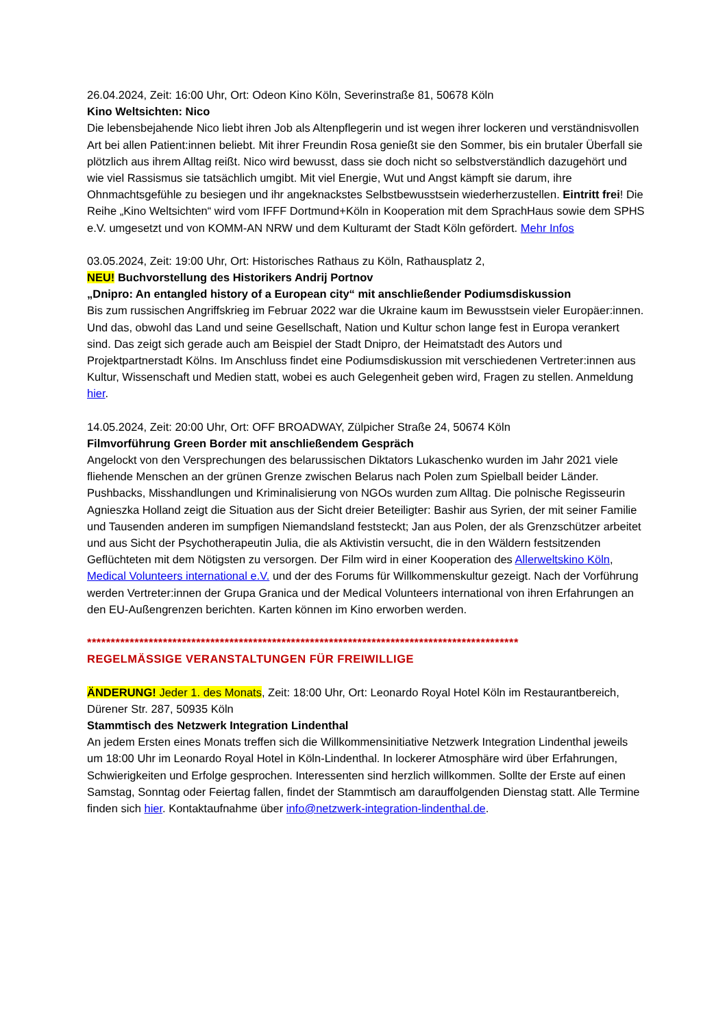26.04.2024, Zeit: 16:00 Uhr, Ort: Odeon Kino Köln, Severinstraße 81, 50678 Köln
Kino Weltsichten: Nico
Die lebensbejahende Nico liebt ihren Job als Altenpflegerin und ist wegen ihrer lockeren und verständnisvollen Art bei allen Patient:innen beliebt. Mit ihrer Freundin Rosa genießt sie den Sommer, bis ein brutaler Überfall sie plötzlich aus ihrem Alltag reißt. Nico wird bewusst, dass sie doch nicht so selbstverständlich dazugehört und wie viel Rassismus sie tatsächlich umgibt. Mit viel Energie, Wut und Angst kämpft sie darum, ihre Ohnmachtsgefühle zu besiegen und ihr angeknackstes Selbstbewusstsein wiederherzustellen. Eintritt frei! Die Reihe „Kino Weltsichten“ wird vom IFFF Dortmund+Köln in Kooperation mit dem SprachHaus sowie dem SPHS e.V. umgesetzt und von KOMM-AN NRW und dem Kulturamt der Stadt Köln gefördert. Mehr Infos
03.05.2024, Zeit: 19:00 Uhr, Ort: Historisches Rathaus zu Köln, Rathausplatz 2,
NEU! Buchvorstellung des Historikers Andrij Portnov
„Dnipro: An entangled history of a European city“ mit anschließender Podiumsdiskussion
Bis zum russischen Angriffskrieg im Februar 2022 war die Ukraine kaum im Bewusstsein vieler Europäer:innen. Und das, obwohl das Land und seine Gesellschaft, Nation und Kultur schon lange fest in Europa verankert sind. Das zeigt sich gerade auch am Beispiel der Stadt Dnipro, der Heimatstadt des Autors und Projektpartnerstadt Kölns. Im Anschluss findet eine Podiumsdiskussion mit verschiedenen Vertreter:innen aus Kultur, Wissenschaft und Medien statt, wobei es auch Gelegenheit geben wird, Fragen zu stellen. Anmeldung hier.
14.05.2024, Zeit: 20:00 Uhr, Ort: OFF BROADWAY, Zülpicher Straße 24, 50674 Köln
Filmvorführung Green Border mit anschließendem Gespräch
Angelockt von den Versprechungen des belarussischen Diktators Lukaschenko wurden im Jahr 2021 viele fliehende Menschen an der grünen Grenze zwischen Belarus nach Polen zum Spielball beider Länder. Pushbacks, Misshandlungen und Kriminalisierung von NGOs wurden zum Alltag. Die polnische Regisseurin Agnieszka Holland zeigt die Situation aus der Sicht dreier Beteiligter: Bashir aus Syrien, der mit seiner Familie und Tausenden anderen im sumpfigen Niemandsland feststeckt; Jan aus Polen, der als Grenzschützer arbeitet und aus Sicht der Psychotherapeutin Julia, die als Aktivistin versucht, die in den Wäldern festsitzenden Geflüchteten mit dem Nötigsten zu versorgen. Der Film wird in einer Kooperation des Allerweltskino Köln, Medical Volunteers international e.V. und der des Forums für Willkommenskultur gezeigt. Nach der Vorführung werden Vertreter:innen der Grupa Granica und der Medical Volunteers international von ihren Erfahrungen an den EU-Außengrenzen berichten. Karten können im Kino erworben werden.
*******************************************************************************************
REGELMÄSSIGE VERANSTALTUNGEN FÜR FREIWILLIGE
ÄNDERUNG! Jeder 1. des Monats, Zeit: 18:00 Uhr, Ort: Leonardo Royal Hotel Köln im Restaurantbereich, Dürener Str. 287, 50935 Köln
Stammtisch des Netzwerk Integration Lindenthal
An jedem Ersten eines Monats treffen sich die Willkommensinitiative Netzwerk Integration Lindenthal jeweils um 18:00 Uhr im Leonardo Royal Hotel in Köln-Lindenthal. In lockerer Atmosphäre wird über Erfahrungen, Schwierigkeiten und Erfolge gesprochen. Interessenten sind herzlich willkommen. Sollte der Erste auf einen Samstag, Sonntag oder Feiertag fallen, findet der Stammtisch am darauffolgenden Dienstag statt. Alle Termine finden sich hier. Kontaktaufnahme über info@netzwerk-integration-lindenthal.de.